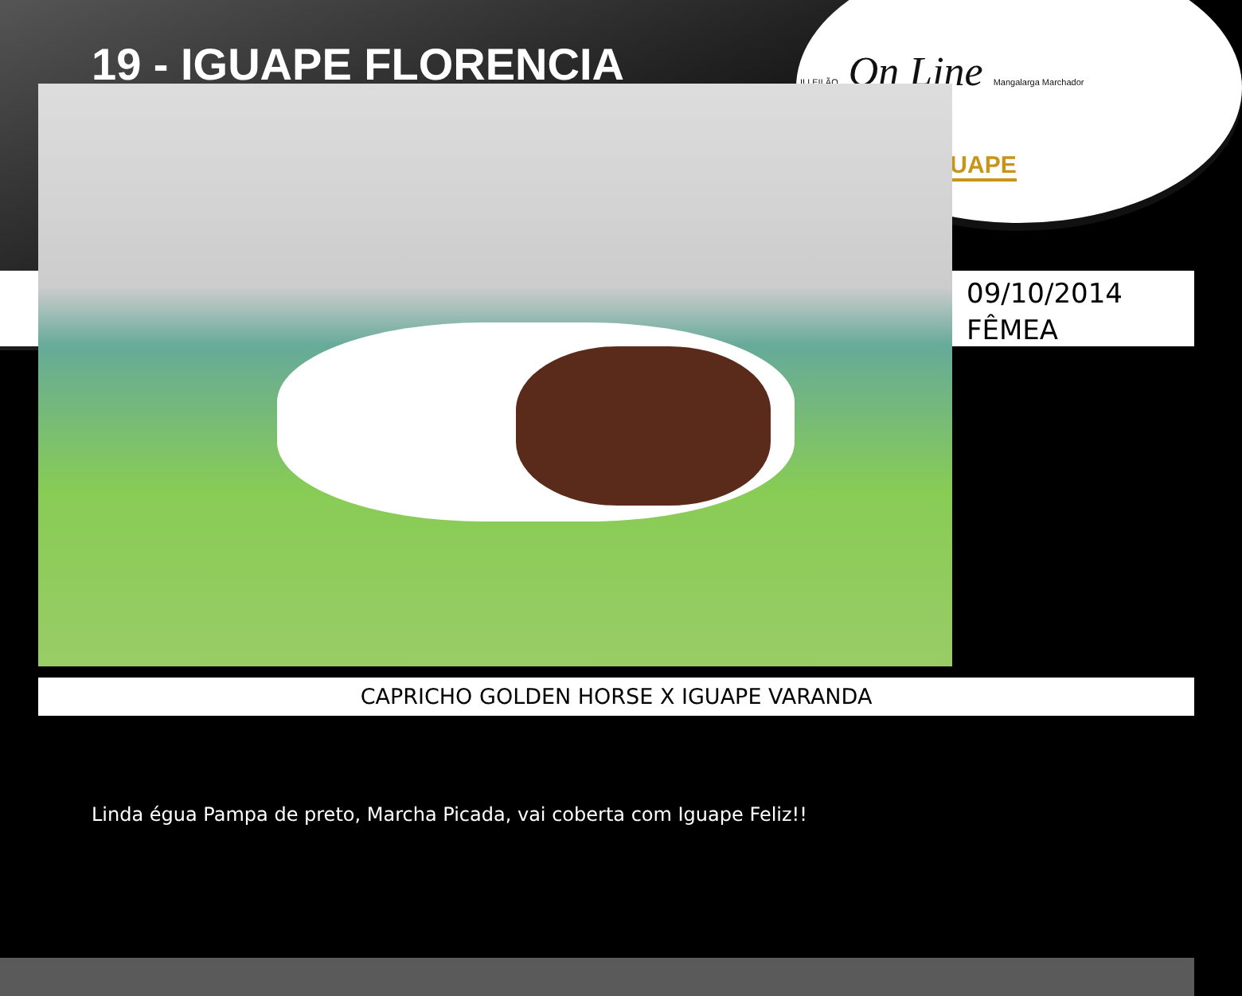19 - IGUAPE FLORENCIA
II LEILÃO On Line Mangalarga Marchador
GUAPE
09/10/2014
FÊMEA
CAPRICHO GOLDEN HORSE X IGUAPE VARANDA
Linda égua Pampa de preto, Marcha Picada, vai coberta com Iguape Feliz!!